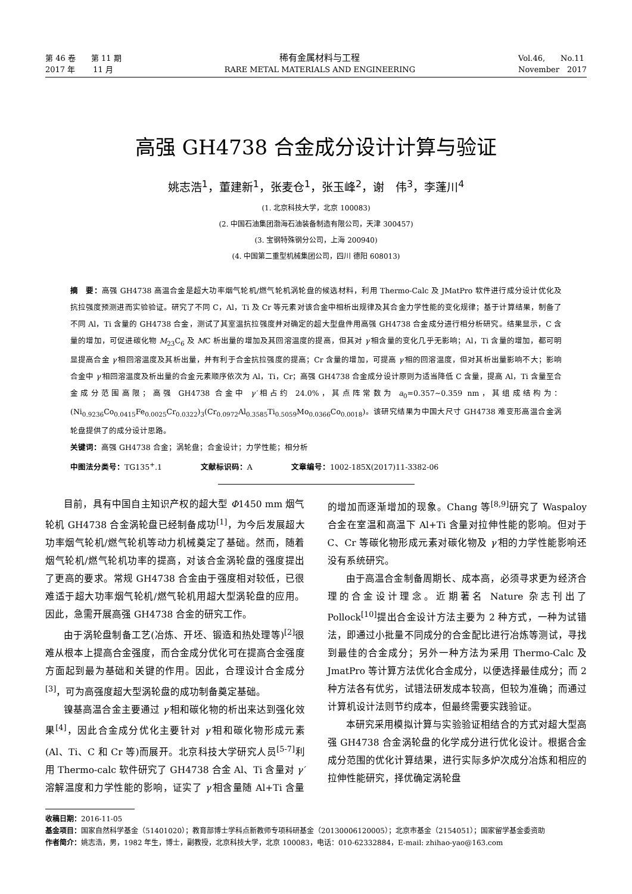第 46 卷　　第 11 期
2017 年　　 11 月
稀有金属材料与工程
RARE METAL MATERIALS AND ENGINEERING
Vol.46,　　No.11
November　2017
高强 GH4738 合金成分设计计算与验证
姚志浩<sup>1</sup>，董建新<sup>1</sup>，张麦仓<sup>1</sup>，张玉峰<sup>2</sup>，谢　伟<sup>3</sup>，李蓬川<sup>4</sup>
(1. 北京科技大学，北京 100083)
(2. 中国石油集团渤海石油装备制造有限公司，天津 300457)
(3. 宝钢特殊钢分公司，上海 200940)
(4. 中国第二重型机械集团公司，四川 德阳 608013)
摘　要：高强 GH4738 高温合金是超大功率烟气轮机/燃气轮机涡轮盘的候选材料，利用 Thermo-Calc 及 JMatPro 软件进行成分设计优化及抗拉强度预测进而实验验证。研究了不同 C，Al，Ti 及 Cr 等元素对该合金中相析出规律及其合金力学性能的变化规律；基于计算结果，制备了不同 Al，Ti 含量的 GH4738 合金，测试了其室温抗拉强度并对确定的超大型盘件用高强 GH4738 合金成分进行相分析研究。结果显示，C 含量的增加，可促进碳化物 M<sub>23</sub>C<sub>6</sub> 及 MC 析出量的增加及其回溶温度的提高，但其对 γ′相含量的变化几乎无影响；Al，Ti 含量的增加，都可明显提高合金 γ′相回溶温度及其析出量，并有利于合金抗拉强度的提高；Cr 含量的增加，可提高 γ′相的回溶温度，但对其析出量影响不大；影响合金中 γ′相回溶温度及析出量的合金元素顺序依次为 Al，Ti，Cr；高强 GH4738 合金成分设计原则为适当降低 C 含量，提高 Al，Ti 含量至合金成分范围高限；高强 GH4738 合金中 γ′相占约 24.0%，其点阵常数为 a<sub>0</sub>=0.357~0.359 nm，其组成结构为：(Ni<sub>0.9236</sub>Co<sub>0.0415</sub>Fe<sub>0.0025</sub>Cr<sub>0.0322</sub>)<sub>3</sub>(Cr<sub>0.0972</sub>Al<sub>0.3585</sub>Ti<sub>0.5059</sub>Mo<sub>0.0366</sub>Co<sub>0.0018</sub>)。该研究结果为中国大尺寸 GH4738 难变形高温合金涡轮盘提供了的成分设计思路。
关键词：高强 GH4738 合金；涡轮盘；合金设计；力学性能；相分析
中图法分类号：TG135<sup>+</sup>.1　　　　　文献标识码：A　　　　　文章编号：1002-185X(2017)11-3382-06
目前，具有中国自主知识产权的超大型 Φ1450 mm 烟气轮机 GH4738 合金涡轮盘已经制备成功<sup>[1]</sup>，为今后发展超大功率烟气轮机/燃气轮机等动力机械奠定了基础。然而，随着烟气轮机/燃气轮机功率的提高，对该合金涡轮盘的强度提出了更高的要求。常规 GH4738 合金由于强度相对较低，已很难适于超大功率烟气轮机/燃气轮机用超大型涡轮盘的应用。因此，急需开展高强 GH4738 合金的研究工作。
由于涡轮盘制备工艺(冶炼、开坯、锻造和热处理等)<sup>[2]</sup>很难从根本上提高合金强度，而合金成分优化可在提高合金强度方面起到最为基础和关键的作用。因此，合理设计合金成分<sup>[3]</sup>，可为高强度超大型涡轮盘的成功制备奠定基础。
镍基高温合金主要通过 γ′相和碳化物的析出来达到强化效果<sup>[4]</sup>，因此合金成分优化主要针对 γ′相和碳化物形成元素(Al、Ti、C 和 Cr 等)而展开。北京科技大学研究人员<sup>[5-7]</sup>利用 Thermo-calc 软件研究了 GH4738 合金 Al、Ti 含量对 γ′溶解温度和力学性能的影响，证实了 γ′相含量随 Al+Ti 含量的增加而逐渐增加的现象。Chang 等<sup>[8,9]</sup>研究了 Waspaloy 合金在室温和高温下 Al+Ti 含量对拉伸性能的影响。但对于 C、Cr 等碳化物形成元素对碳化物及 γ′相的力学性能影响还没有系统研究。
由于高温合金制备周期长、成本高，必须寻求更为经济合理的合金设计理念。近期著名 Nature 杂志刊出了 Pollock<sup>[10]</sup>提出合金设计方法主要为 2 种方式，一种为试错法，即通过小批量不同成分的合金配比进行冶炼等测试，寻找到最佳的合金成分；另外一种方法为采用 Thermo-Calc 及 JmatPro 等计算方法优化合金成分，以便选择最佳成分；而 2 种方法各有优劣，试错法研发成本较高，但较为准确；而通过计算机设计法则节约成本，但最终需要实践验证。
本研究采用模拟计算与实验验证相结合的方式对超大型高强 GH4738 合金涡轮盘的化学成分进行优化设计。根据合金成分范围的优化计算结果，进行实际多炉次成分冶炼和相应的拉伸性能研究，择优确定涡轮盘
收稿日期：2016-11-05
基金项目：国家自然科学基金（51401020）；教育部博士学科点新教师专项科研基金（20130006120005）；北京市基金（2154051）；国家留学基金委资助
作者简介：姚志浩，男，1982 年生，博士，副教授，北京科技大学，北京 100083，电话：010-62332884，E-mail: zhihao-yao@163.com